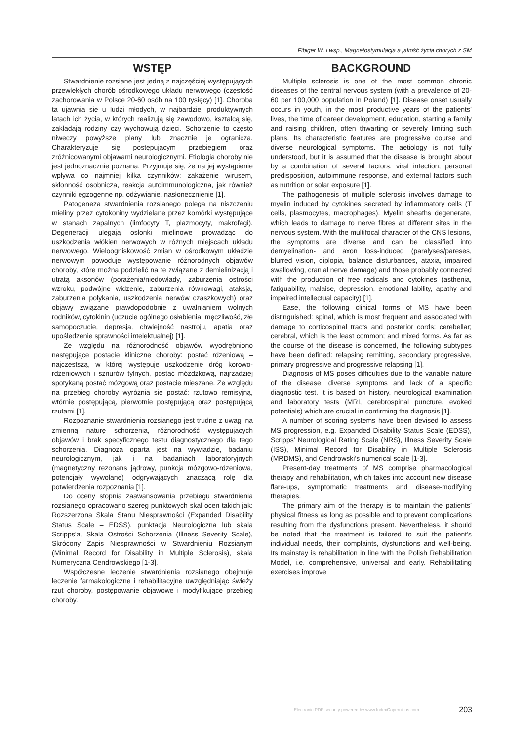Fibiger W. i wsp., Magnetostymulacja a jakość życia chorych z SM
WSTĘP
Stwardnienie rozsiane jest jedną z najczęściej występujących przewlekłych chorób ośrodkowego układu nerwowego (częstość zachorowania w Polsce 20-60 osób na 100 tysięcy) [1]. Choroba ta ujawnia się u ludzi młodych, w najbardziej produktywnych latach ich życia, w których realizują się zawodowo, kształcą się, zakładają rodziny czy wychowują dzieci. Schorzenie to często niweczy powyższe plany lub znacznie je ogranicza. Charakteryzuje się postępującym przebiegiem oraz zróżnicowanymi objawami neurologicznymi. Etiologia choroby nie jest jednoznacznie poznana. Przyjmuje się, że na jej wystąpienie wpływa co najmniej kilka czynników: zakażenie wirusem, skłonność osobnicza, reakcja autoimmunologiczna, jak również czynniki egzogenne np. odżywianie, nasłonecznienie [1].
Patogeneza stwardnienia rozsianego polega na niszczeniu mieliny przez cytokoniny wydzielane przez komórki występujące w stanach zapalnych (limfocyty T, plazmocyty, makrofagi). Degeneracji ulegają osłonki mielinowe prowadząc do uszkodzenia włókien nerwowych w różnych miejscach układu nerwowego. Wieloogniskowość zmian w ośrodkowym układzie nerwowym powoduje występowanie różnorodnych objawów choroby, które można podzielić na te związane z demielinizacją i utratą aksonów (porażenia/niedowłady, zaburzenia ostrości wzroku, podwójne widzenie, zaburzenia równowagi, ataksja, zaburzenia połykania, uszkodzenia nerwów czaszkowych) oraz objawy związane prawdopodobnie z uwalnianiem wolnych rodników, cytokinin (uczucie ogólnego osłabienia, męczliwość, złe samopoczucie, depresja, chwiejność nastroju, apatia oraz upośledzenie sprawności intelektualnej) [1].
Ze względu na różnorodność objawów wyodrębniono następujące postacie kliniczne choroby: postać rdzeniową – najczęstszą, w której występuje uszkodzenie dróg korowo-rdzeniowych i sznurów tylnych, postać móżdżkową, najrzadziej spotykaną postać mózgową oraz postacie mieszane. Ze względu na przebieg choroby wyróżnia się postać: rzutowo remisyjną, wtórnie postępującą, pierwotnie postępującą oraz postępującą rzutami [1].
Rozpoznanie stwardnienia rozsianego jest trudne z uwagi na zmienną naturę schorzenia, różnorodność występujących objawów i brak specyficznego testu diagnostycznego dla tego schorzenia. Diagnoza oparta jest na wywiadzie, badaniu neurologicznym, jak i na badaniach laboratoryjnych (magnetyczny rezonans jądrowy, punkcja mózgowo-rdzeniowa, potencjały wywołane) odgrywających znaczącą rolę dla potwierdzenia rozpoznania [1].
Do oceny stopnia zaawansowania przebiegu stwardnienia rozsianego opracowano szereg punktowych skal ocen takich jak: Rozszerzona Skala Stanu Niesprawności (Expanded Disability Status Scale – EDSS), punktacja Neurologiczna lub skala Scripps’a, Skala Ostrości Schorzenia (Illness Severity Scale), Skrócony Zapis Niesprawności w Stwardnieniu Rozsianym (Minimal Record for Disability in Multiple Sclerosis), skala Numeryczna Cendrowskiego [1-3].
Współczesne leczenie stwardnienia rozsianego obejmuje leczenie farmakologiczne i rehabilitacyjne uwzględniając świeży rzut choroby, postępowanie objawowe i modyfikujące przebieg choroby.
BACKGROUND
Multiple sclerosis is one of the most common chronic diseases of the central nervous system (with a prevalence of 20-60 per 100,000 population in Poland) [1]. Disease onset usually occurs in youth, in the most productive years of the patients’ lives, the time of career development, education, starting a family and raising children, often thwarting or severely limiting such plans. Its characteristic features are progressive course and diverse neurological symptoms. The aetiology is not fully understood, but it is assumed that the disease is brought about by a combination of several factors: viral infection, personal predisposition, autoimmune response, and external factors such as nutrition or solar exposure [1].
The pathogenesis of multiple sclerosis involves damage to myelin induced by cytokines secreted by inflammatory cells (T cells, plasmocytes, macrophages). Myelin sheaths degenerate, which leads to damage to nerve fibres at different sites in the nervous system. With the multifocal character of the CNS lesions, the symptoms are diverse and can be classified into demyelination- and axon loss-induced (paralyses/pareses, blurred vision, diplopia, balance disturbances, ataxia, impaired swallowing, cranial nerve damage) and those probably connected with the production of free radicals and cytokines (asthenia, fatiguability, malaise, depression, emotional lability, apathy and impaired intellectual capacity) [1].
Ease, the following clinical forms of MS have been distinguished: spinal, which is most frequent and associated with damage to corticospinal tracts and posterior cords; cerebellar; cerebral, which is the least common; and mixed forms. As far as the course of the disease is concerned, the following subtypes have been defined: relapsing remitting, secondary progressive, primary progressive and progressive relapsing [1].
Diagnosis of MS poses difficulties due to the variable nature of the disease, diverse symptoms and lack of a specific diagnostic test. It is based on history, neurological examination and laboratory tests (MRI, cerebrospinal puncture, evoked potentials) which are crucial in confirming the diagnosis [1].
A number of scoring systems have been devised to assess MS progression, e.g. Expanded Disability Status Scale (EDSS), Scripps’ Neurological Rating Scale (NRS), Illness Severity Scale (ISS), Minimal Record for Disability in Multiple Sclerosis (MRDMS), and Cendrowski’s numerical scale [1-3].
Present-day treatments of MS comprise pharmacological therapy and rehabilitation, which takes into account new disease flare-ups, symptomatic treatments and disease-modifying therapies.
The primary aim of the therapy is to maintain the patients’ physical fitness as long as possible and to prevent complications resulting from the dysfunctions present. Nevertheless, it should be noted that the treatment is tailored to suit the patient’s individual needs, their complaints, dysfunctions and well-being. Its mainstay is rehabilitation in line with the Polish Rehabilitation Model, i.e. comprehensive, universal and early. Rehabilitating exercises improve
Electronic PDF security powered by www.IndexCopernicus.com 203